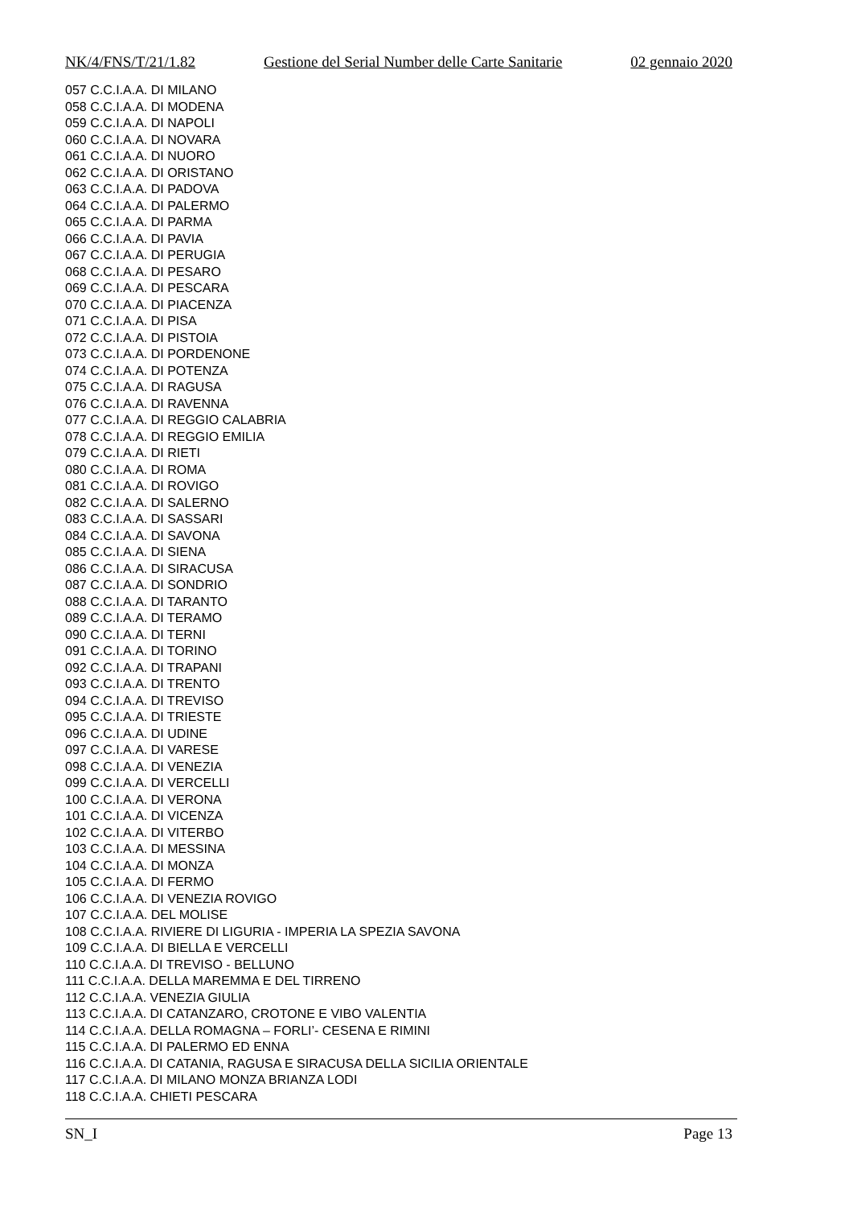NK/4/FNS/T/21/1.82 Gestione del Serial Number delle Carte Sanitarie 02 gennaio 2020
057 C.C.I.A.A. DI MILANO
058 C.C.I.A.A. DI MODENA
059 C.C.I.A.A. DI NAPOLI
060 C.C.I.A.A. DI NOVARA
061 C.C.I.A.A. DI NUORO
062 C.C.I.A.A. DI ORISTANO
063 C.C.I.A.A. DI PADOVA
064 C.C.I.A.A. DI PALERMO
065 C.C.I.A.A. DI PARMA
066 C.C.I.A.A. DI PAVIA
067 C.C.I.A.A. DI PERUGIA
068 C.C.I.A.A. DI PESARO
069 C.C.I.A.A. DI PESCARA
070 C.C.I.A.A. DI PIACENZA
071 C.C.I.A.A. DI PISA
072 C.C.I.A.A. DI PISTOIA
073 C.C.I.A.A. DI PORDENONE
074 C.C.I.A.A. DI POTENZA
075 C.C.I.A.A. DI RAGUSA
076 C.C.I.A.A. DI RAVENNA
077 C.C.I.A.A. DI REGGIO CALABRIA
078 C.C.I.A.A. DI REGGIO EMILIA
079 C.C.I.A.A. DI RIETI
080 C.C.I.A.A. DI ROMA
081 C.C.I.A.A. DI ROVIGO
082 C.C.I.A.A. DI SALERNO
083 C.C.I.A.A. DI SASSARI
084 C.C.I.A.A. DI SAVONA
085 C.C.I.A.A. DI SIENA
086 C.C.I.A.A. DI SIRACUSA
087 C.C.I.A.A. DI SONDRIO
088 C.C.I.A.A. DI TARANTO
089 C.C.I.A.A. DI TERAMO
090 C.C.I.A.A. DI TERNI
091 C.C.I.A.A. DI TORINO
092 C.C.I.A.A. DI TRAPANI
093 C.C.I.A.A. DI TRENTO
094 C.C.I.A.A. DI TREVISO
095 C.C.I.A.A. DI TRIESTE
096 C.C.I.A.A. DI UDINE
097 C.C.I.A.A. DI VARESE
098 C.C.I.A.A. DI VENEZIA
099 C.C.I.A.A. DI VERCELLI
100 C.C.I.A.A. DI VERONA
101 C.C.I.A.A. DI VICENZA
102 C.C.I.A.A. DI VITERBO
103 C.C.I.A.A. DI MESSINA
104 C.C.I.A.A. DI MONZA
105 C.C.I.A.A. DI FERMO
106 C.C.I.A.A. DI VENEZIA ROVIGO
107 C.C.I.A.A. DEL MOLISE
108 C.C.I.A.A. RIVIERE DI LIGURIA - IMPERIA LA SPEZIA SAVONA
109 C.C.I.A.A. DI BIELLA E VERCELLI
110 C.C.I.A.A. DI TREVISO - BELLUNO
111 C.C.I.A.A. DELLA MAREMMA E DEL TIRRENO
112 C.C.I.A.A. VENEZIA GIULIA
113 C.C.I.A.A. DI CATANZARO, CROTONE E VIBO VALENTIA
114 C.C.I.A.A. DELLA ROMAGNA – FORLI’- CESENA E RIMINI
115 C.C.I.A.A. DI PALERMO ED ENNA
116 C.C.I.A.A. DI CATANIA, RAGUSA E SIRACUSA DELLA SICILIA ORIENTALE
117 C.C.I.A.A. DI MILANO MONZA BRIANZA LODI
118 C.C.I.A.A. CHIETI PESCARA
SN_I Page 13